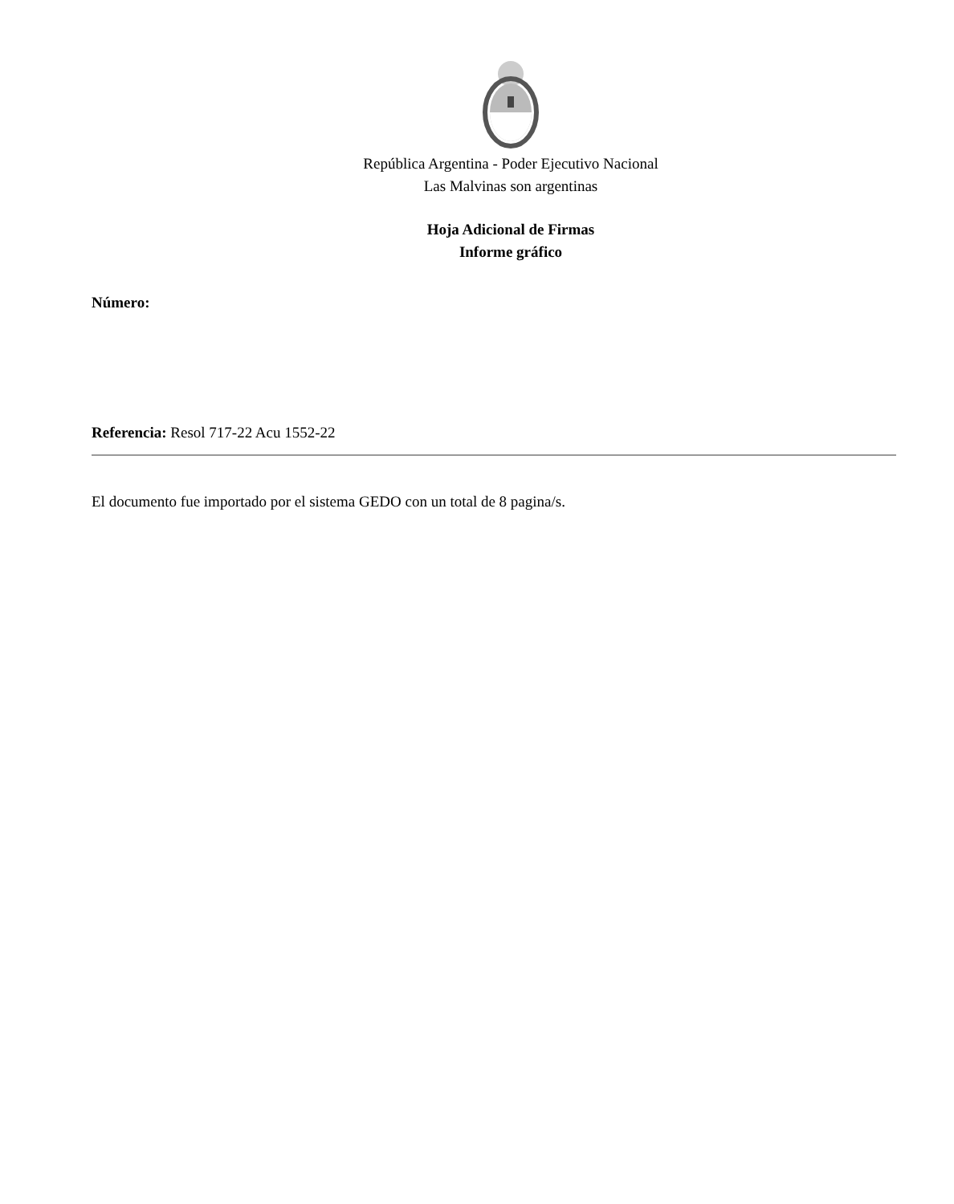República Argentina - Poder Ejecutivo Nacional
Las Malvinas son argentinas
Hoja Adicional de Firmas
Informe gráfico
Número:
Referencia: Resol 717-22 Acu 1552-22
El documento fue importado por el sistema GEDO con un total de 8 pagina/s.